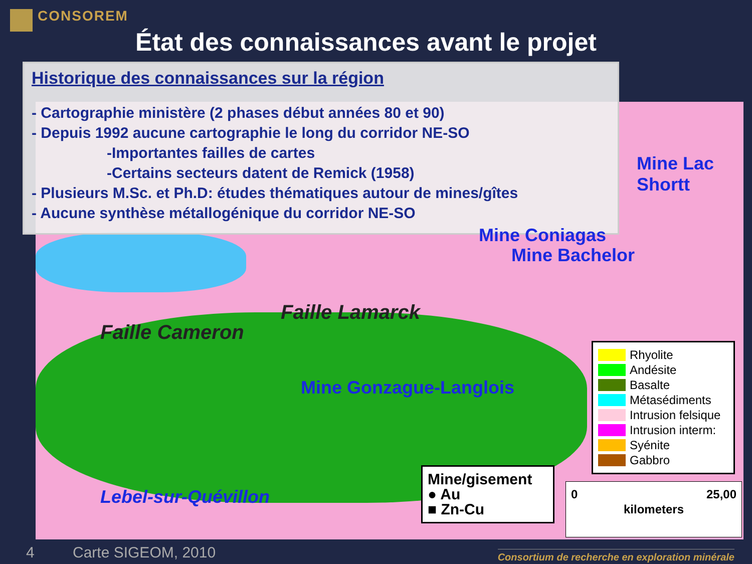CONSOREM
État des connaissances avant le projet
Historique des connaissances sur la région
- Cartographie ministère (2 phases début années 80 et 90)
- Depuis 1992 aucune cartographie le long du corridor NE-SO
-Importantes failles de cartes
-Certains secteurs datent de Remick (1958)
- Plusieurs M.Sc. et Ph.D: études thématiques autour de mines/gîtes
- Aucune synthèse métallogénique du corridor NE-SO
Mine Lac Shortt
Mine Coniagas
Mine Bachelor
Faille Cameron
Faille Lamarck
Mine Gonzague-Langlois
Lebel-sur-Quévillon
Rhyolite
Andésite
Basalte
Métasédiments
Intrusion felsique
Intrusion interm:
Syénite
Gabbro
Mine/gisement
● Au
■ Zn-Cu
0 25,00
kilometers
4 Carte SIGEOM, 2010
Consortium de recherche en exploration minérale